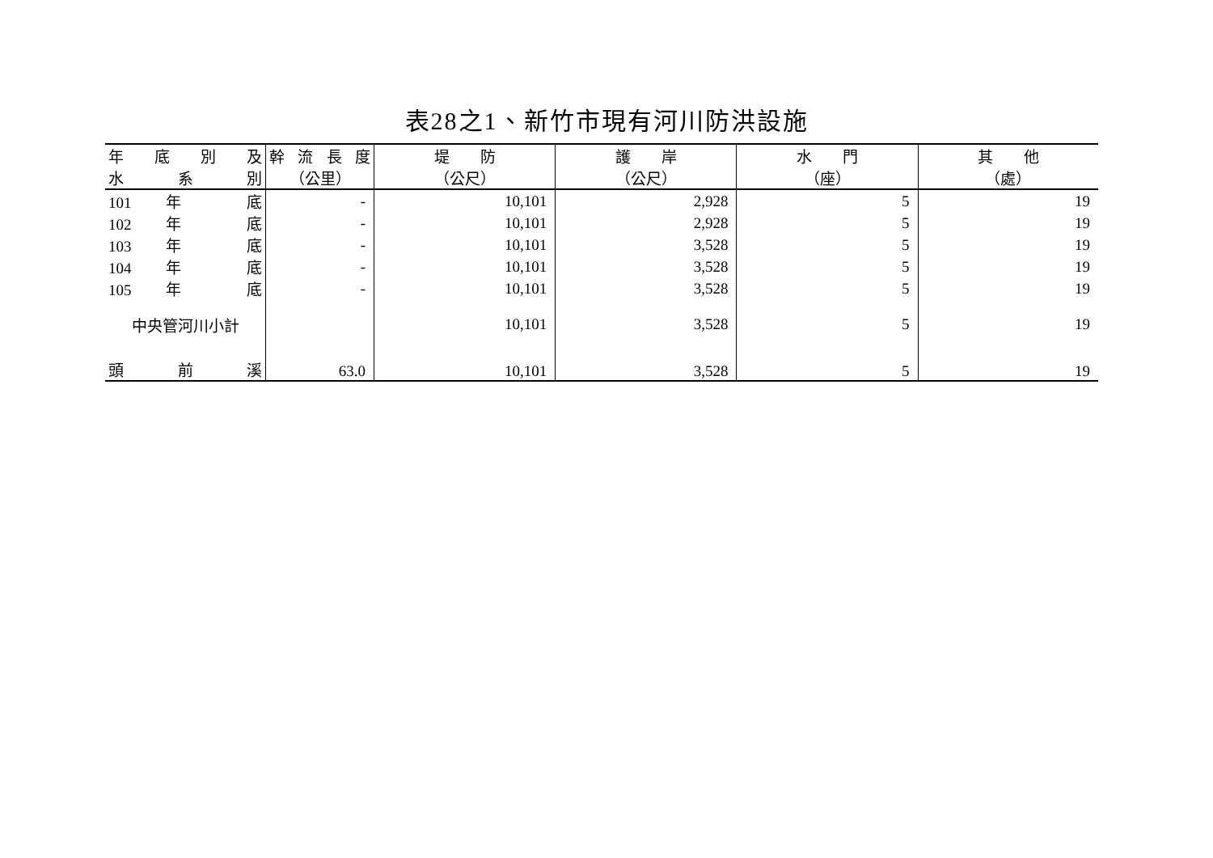表28之1、新竹市現有河川防洪設施
| 年 底 別 及 | 幹 流 長 度 | 堤 防 | 護 岸 | 水 門 | 其 他 |
| --- | --- | --- | --- | --- | --- |
| 水 系 別 | （公里） | （公尺） | （公尺） | （座） | （處） |
| 101 年 底 | - | 10,101 | 2,928 | 5 | 19 |
| 102 年 底 | - | 10,101 | 2,928 | 5 | 19 |
| 103 年 底 | - | 10,101 | 3,528 | 5 | 19 |
| 104 年 底 | - | 10,101 | 3,528 | 5 | 19 |
| 105 年 底 | - | 10,101 | 3,528 | 5 | 19 |
| 中央管河川小計 | | 10,101 | 3,528 | 5 | 19 |
| 頭 前 溪 | 63.0 | 10,101 | 3,528 | 5 | 19 |